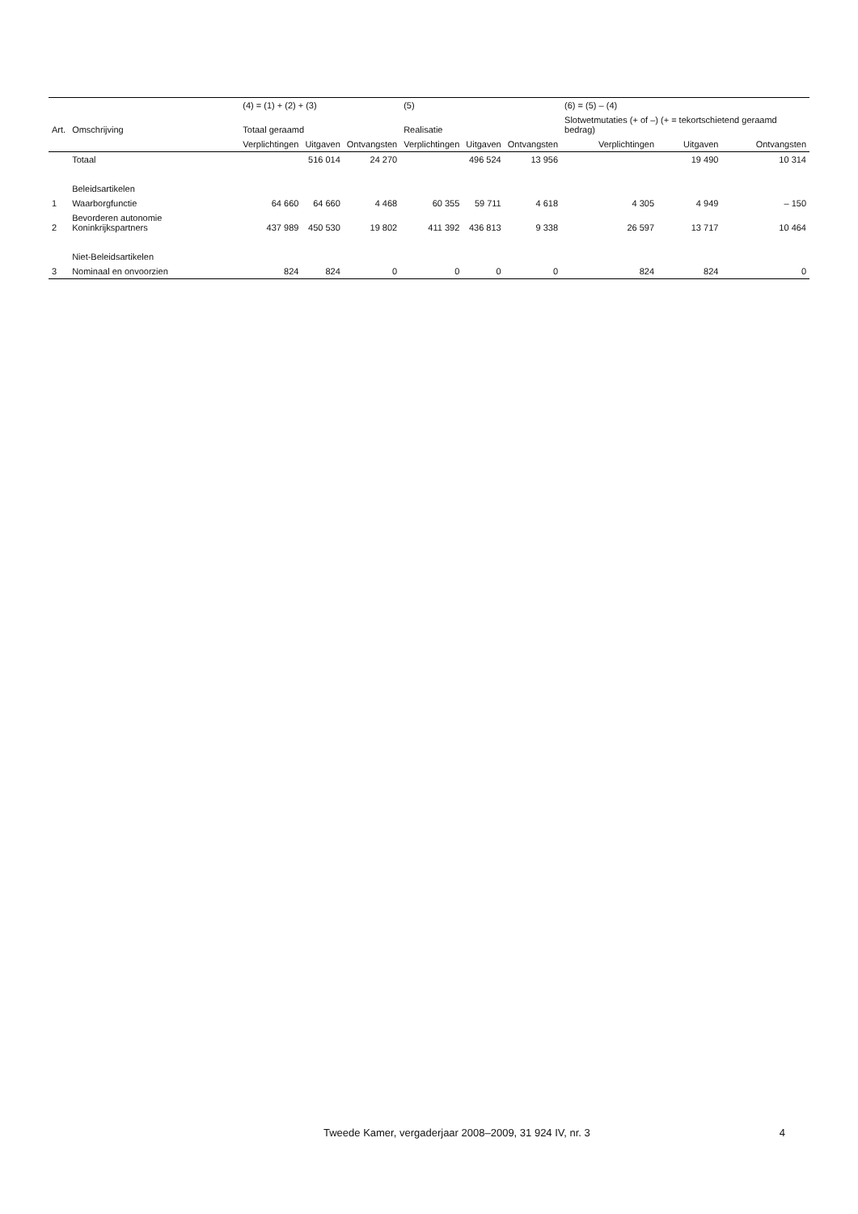| | | (4) = (1) + (2) + (3) | | | (5) | | | (6) = (5) – (4) | | |
| --- | --- | --- | --- | --- | --- | --- | --- | --- | --- | --- |
| Art. | Omschrijving | Totaal geraamd | | | Realisatie | | | Slotwetmutaties (+ of –) (+ = tekortschietend geraamd bedrag) | | |
| | | Verplichtingen | Uitgaven | Ontvangsten | Verplichtingen | Uitgaven | Ontvangsten | Verplichtingen | Uitgaven | Ontvangsten |
| | Totaal | | 516 014 | 24 270 | | 496 524 | 13 956 | | 19 490 | 10 314 |
| | Beleidsartikelen | | | | | | | | | |
| 1 | Waarborgfunctie | 64 660 | 64 660 | 4 468 | 60 355 | 59 711 | 4 618 | 4 305 | 4 949 | – 150 |
| 2 | Bevorderen autonomie Koninkrijkspartners | 437 989 | 450 530 | 19 802 | 411 392 | 436 813 | 9 338 | 26 597 | 13 717 | 10 464 |
| | Niet-Beleidsartikelen | | | | | | | | | |
| 3 | Nominaal en onvoorzien | 824 | 824 | 0 | 0 | 0 | 0 | 824 | 824 | 0 |
Tweede Kamer, vergaderjaar 2008–2009, 31 924 IV, nr. 3 4